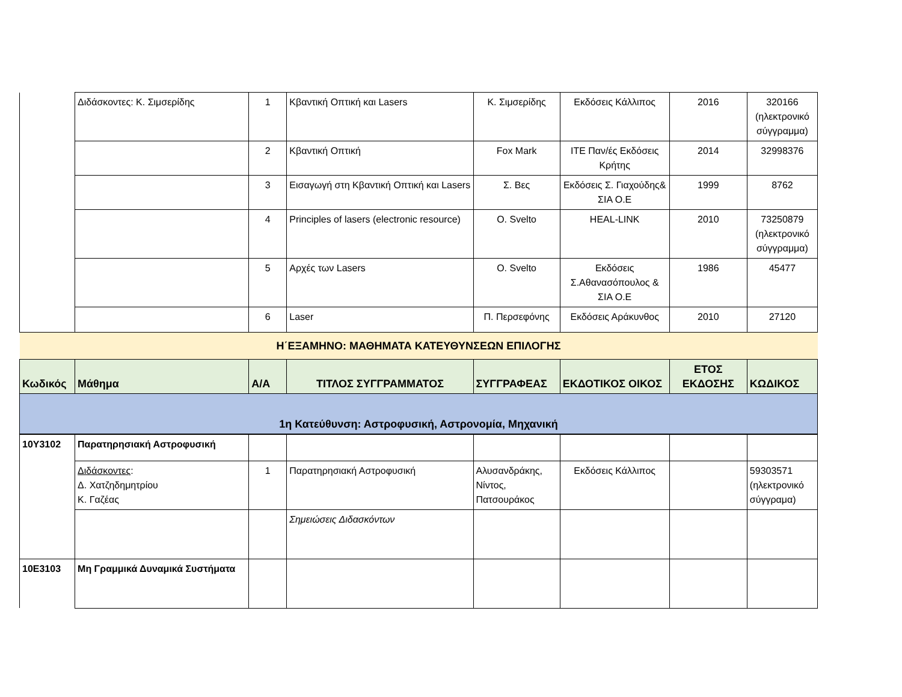| | Διδάσκοντες: Κ. Σιμσερίδης | 1 | Κβαντική Οπτική και Lasers | Κ. Σιμσερίδης | Εκδόσεις Κάλλιπος | 2016 | 320166 (ηλεκτρονικό σύγγραμμα) |
| | | 2 | Κβαντική Οπτική | Fox Mark | ΙΤΕ Παν/ές Εκδόσεις Κρήτης | 2014 | 32998376 |
| | | 3 | Εισαγωγή στη Κβαντική Οπτική και Lasers | Σ. Βες | Εκδόσεις Σ. Γιαχούδης& ΣΙΑ Ο.Ε | 1999 | 8762 |
| | | 4 | Principles of lasers (electronic resource) | O. Svelto | HEAL-LINK | 2010 | 73250879 (ηλεκτρονικό σύγγραμμα) |
| | | 5 | Αρχές των Lasers | O. Svelto | Εκδόσεις Σ.Αθανασόπουλος & ΣΙΑ Ο.Ε | 1986 | 45477 |
| | | 6 | Laser | Π. Περσεφόνης | Εκδόσεις Αράκυνθος | 2010 | 27120 |
| Η΄ΕΞΑΜΗΝΟ: ΜΑΘΗΜΑΤΑ ΚΑΤΕΥΘΥΝΣΕΩΝ ΕΠΙΛΟΓΗΣ | | | | | | | |
| Κωδικός | Μάθημα | Α/Α | ΤΙΤΛΟΣ ΣΥΓΓΡΑΜΜΑΤΟΣ | ΣΥΓΓΡΑΦΕΑΣ | ΕΚΔΟΤΙΚΟΣ ΟΙΚΟΣ | ΕΤΟΣ ΕΚΔΟΣΗΣ | ΚΩΔΙΚΟΣ |
| 1η Κατεύθυνση: Αστροφυσική, Αστρονομία, Μηχανική | | | | | | | |
| 10Υ3102 | Παρατηρησιακή Αστροφυσική | | | | | | |
| | Διδάσκοντες : Δ. Χατζηδημητρίου Κ. Γαζέας | 1 | Παρατηρησιακή Αστροφυσική | Αλυσανδράκης, Νίντος, Πατσουράκος | Εκδόσεις Κάλλιπος | | 59303571 (ηλεκτρονικό σύγγραμα) |
| | | | Σημειώσεις Διδασκόντων | | | | |
| 10Ε3103 | Μη Γραμμικά Δυναμικά Συστήματα | | | | | | |